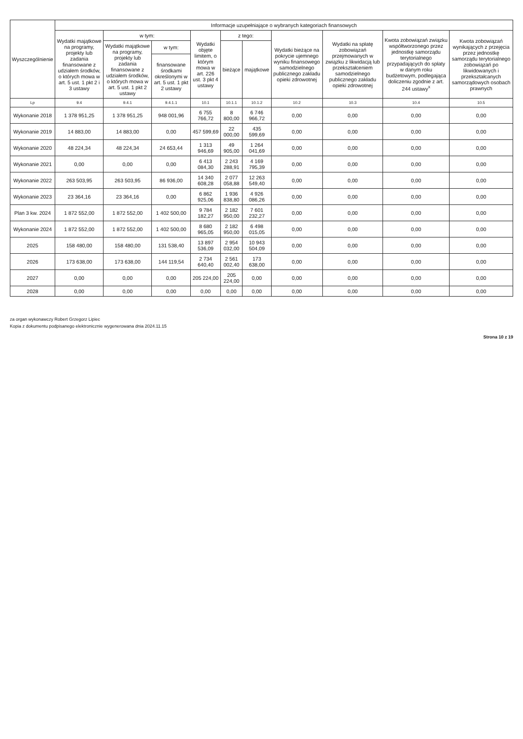| Wyszczególnienie | Informacje uzupełniające o wybranych kategoriach finansowych | | | | | | | | | |
| --- | --- | --- | --- | --- | --- | --- | --- | --- | --- | --- |
| | Wydatki majątkowe na programy, projekty lub zadania finansowane z udziałem środków, o których mowa w art. 5 ust. 1 pkt 2 i 3 ustawy | w tym: | | Wydatki objęte limitem, o którym mowa w art. 226 ust. 3 pkt 4 ustawy | z tego: | | Wydatki bieżące na pokrycie ujemnego wyniku finansowego samodzielnego publicznego zakładu opieki zdrowotnej | Wydatki na spłatę zobowiązań przejmowanych w związku z likwidacją lub przekształceniem samodzielnego publicznego zakładu opieki zdrowotnej | Kwota zobowiązań związku współtworzonego przez jednostkę samorządu terytorialnego przypadających do spłaty w danym roku budżetowym, podlegająca doliczeniu zgodnie z art. 244 ustawy<sup>x</sup> | Kwota zobowiązań wynikających z przejęcia przez jednostkę samorządu terytorialnego zobowiązań po likwidowanych i przekształcanych samorządowych osobach prawnych |
| | | Wydatki majątkowe na programy, projekty lub zadania finansowane z udziałem środków, o których mowa w art. 5 ust. 1 pkt 2 ustawy | w tym: | | bieżące | majątkowe | | | | |
| | | | finansowane środkami określonymi w art. 5 ust. 1 pkt 2 ustawy | | | | | | | |
| Lp | 9.4 | 9.4.1 | 9.4.1.1 | 10.1 | 10.1.1 | 10.1.2 | 10.2 | 10.3 | 10.4 | 10.5 |
| Wykonanie 2018 | 1 378 951,25 | 1 378 951,25 | 948 001,96 | 6 755 766,72 | 8 800,00 | 6 746 966,72 | 0,00 | 0,00 | 0,00 | 0,00 |
| Wykonanie 2019 | 14 883,00 | 14 883,00 | 0,00 | 457 599,69 | 22 000,00 | 435 599,69 | 0,00 | 0,00 | 0,00 | 0,00 |
| Wykonanie 2020 | 48 224,34 | 48 224,34 | 24 653,44 | 1 313 946,69 | 49 905,00 | 1 264 041,69 | 0,00 | 0,00 | 0,00 | 0,00 |
| Wykonanie 2021 | 0,00 | 0,00 | 0,00 | 6 413 084,30 | 2 243 288,91 | 4 169 795,39 | 0,00 | 0,00 | 0,00 | 0,00 |
| Wykonanie 2022 | 263 503,95 | 263 503,95 | 86 936,00 | 14 340 608,28 | 2 077 058,88 | 12 263 549,40 | 0,00 | 0,00 | 0,00 | 0,00 |
| Wykonanie 2023 | 23 364,16 | 23 364,16 | 0,00 | 6 862 925,06 | 1 936 838,80 | 4 926 086,26 | 0,00 | 0,00 | 0,00 | 0,00 |
| Plan 3 kw. 2024 | 1 872 552,00 | 1 872 552,00 | 1 402 500,00 | 9 784 182,27 | 2 182 950,00 | 7 601 232,27 | 0,00 | 0,00 | 0,00 | 0,00 |
| Wykonanie 2024 | 1 872 552,00 | 1 872 552,00 | 1 402 500,00 | 8 680 965,05 | 2 182 950,00 | 6 498 015,05 | 0,00 | 0,00 | 0,00 | 0,00 |
| 2025 | 158 480,00 | 158 480,00 | 131 538,40 | 13 897 536,09 | 2 954 032,00 | 10 943 504,09 | 0,00 | 0,00 | 0,00 | 0,00 |
| 2026 | 173 638,00 | 173 638,00 | 144 119,54 | 2 734 640,40 | 2 561 002,40 | 173 638,00 | 0,00 | 0,00 | 0,00 | 0,00 |
| 2027 | 0,00 | 0,00 | 0,00 | 205 224,00 | 205 224,00 | 0,00 | 0,00 | 0,00 | 0,00 | 0,00 |
| 2028 | 0,00 | 0,00 | 0,00 | 0,00 | 0,00 | 0,00 | 0,00 | 0,00 | 0,00 | 0,00 |
za organ wykonawczy Robert Grzegorz Lipiec
Kopia z dokumentu podpisanego elektronicznie wygenerowana dnia 2024.11.15
Strona 10 z 19